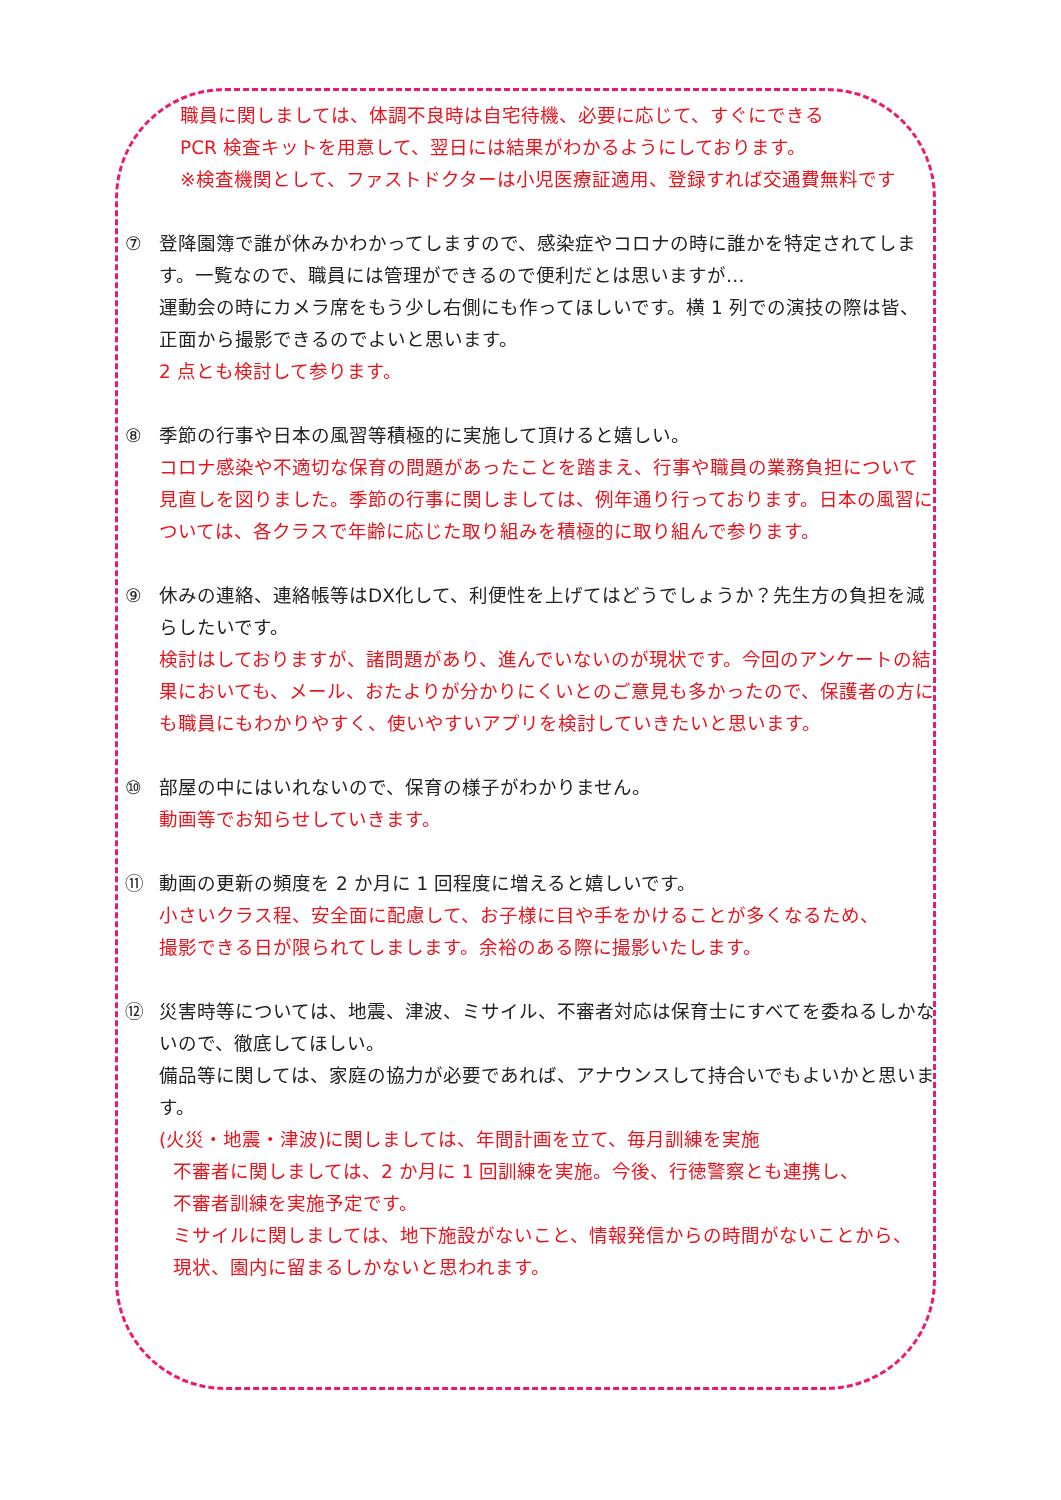職員に関しましては、体調不良時は自宅待機、必要に応じて、すぐにできる
PCR 検査キットを用意して、翌日には結果がわかるようにしております。
※検査機関として、ファストドクターは小児医療証適用、登録すれば交通費無料です
⑦ 登降園簿で誰が休みかわかってしますので、感染症やコロナの時に誰かを特定されてします。一覧なので、職員には管理ができるので便利だとは思いますが…
運動会の時にカメラ席をもう少し右側にも作ってほしいです。横 1 列での演技の際は皆、正面から撮影できるのでよいと思います。
2 点とも検討して参ります。
⑧ 季節の行事や日本の風習等積極的に実施して頂けると嬉しい。
コロナ感染や不適切な保育の問題があったことを踏まえ、行事や職員の業務負担について見直しを図りました。季節の行事に関しましては、例年通り行っております。日本の風習については、各クラスで年齢に応じた取り組みを積極的に取り組んで参ります。
⑨ 休みの連絡、連絡帳等はDX化して、利便性を上げてはどうでしょうか？先生方の負担を減らしたいです。
検討はしておりますが、諸問題があり、進んでいないのが現状です。今回のアンケートの結果においても、メール、おたよりが分かりにくいとのご意見も多かったので、保護者の方にも職員にもわかりやすく、使いやすいアプリを検討していきたいと思います。
⑩ 部屋の中にはいれないので、保育の様子がわかりません。
動画等でお知らせしていきます。
⑪ 動画の更新の頻度を 2 か月に 1 回程度に増えると嬉しいです。
小さいクラス程、安全面に配慮して、お子様に目や手をかけることが多くなるため、
撮影できる日が限られてしまします。余裕のある際に撮影いたします。
⑫ 災害時等については、地震、津波、ミサイル、不審者対応は保育士にすべてを委ねるしかないので、徹底してほしい。
備品等に関しては、家庭の協力が必要であれば、アナウンスして持合いでもよいかと思います。
(火災・地震・津波)に関しましては、年間計画を立て、毎月訓練を実施
不審者に関しましては、2 か月に 1 回訓練を実施。今後、行徳警察とも連携し、
不審者訓練を実施予定です。
ミサイルに関しましては、地下施設がないこと、情報発信からの時間がないことから、
現状、園内に留まるしかないと思われます。